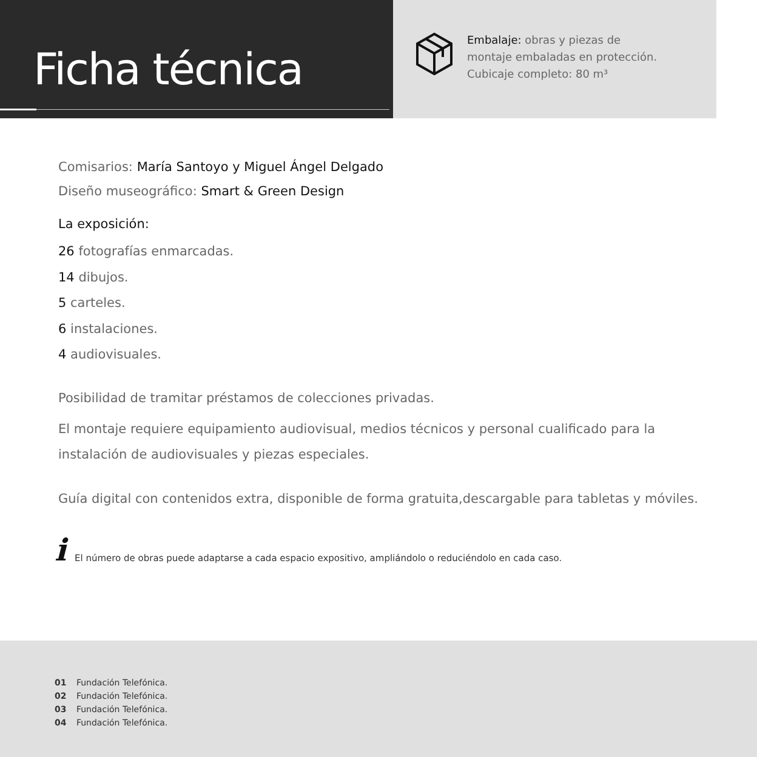Ficha técnica
Embalaje: obras y piezas de
montaje embaladas en protección.
Cubicaje completo: 80 m³
Comisarios: María Santoyo y Miguel Ángel Delgado
Diseño museográfico: Smart & Green Design
La exposición:
26 fotografías enmarcadas.
14 dibujos.
5 carteles.
6 instalaciones.
4 audiovisuales.
Posibilidad de tramitar préstamos de colecciones privadas.
El montaje requiere equipamiento audiovisual, medios técnicos y personal cualificado para la instalación de audiovisuales y piezas especiales.
Guía digital con contenidos extra, disponible de forma gratuita,descargable para tabletas y móviles.
i El número de obras puede adaptarse a cada espacio expositivo, ampliándolo o reduciéndolo en cada caso.
01 Fundación Telefónica.
02 Fundación Telefónica.
03 Fundación Telefónica.
04 Fundación Telefónica.